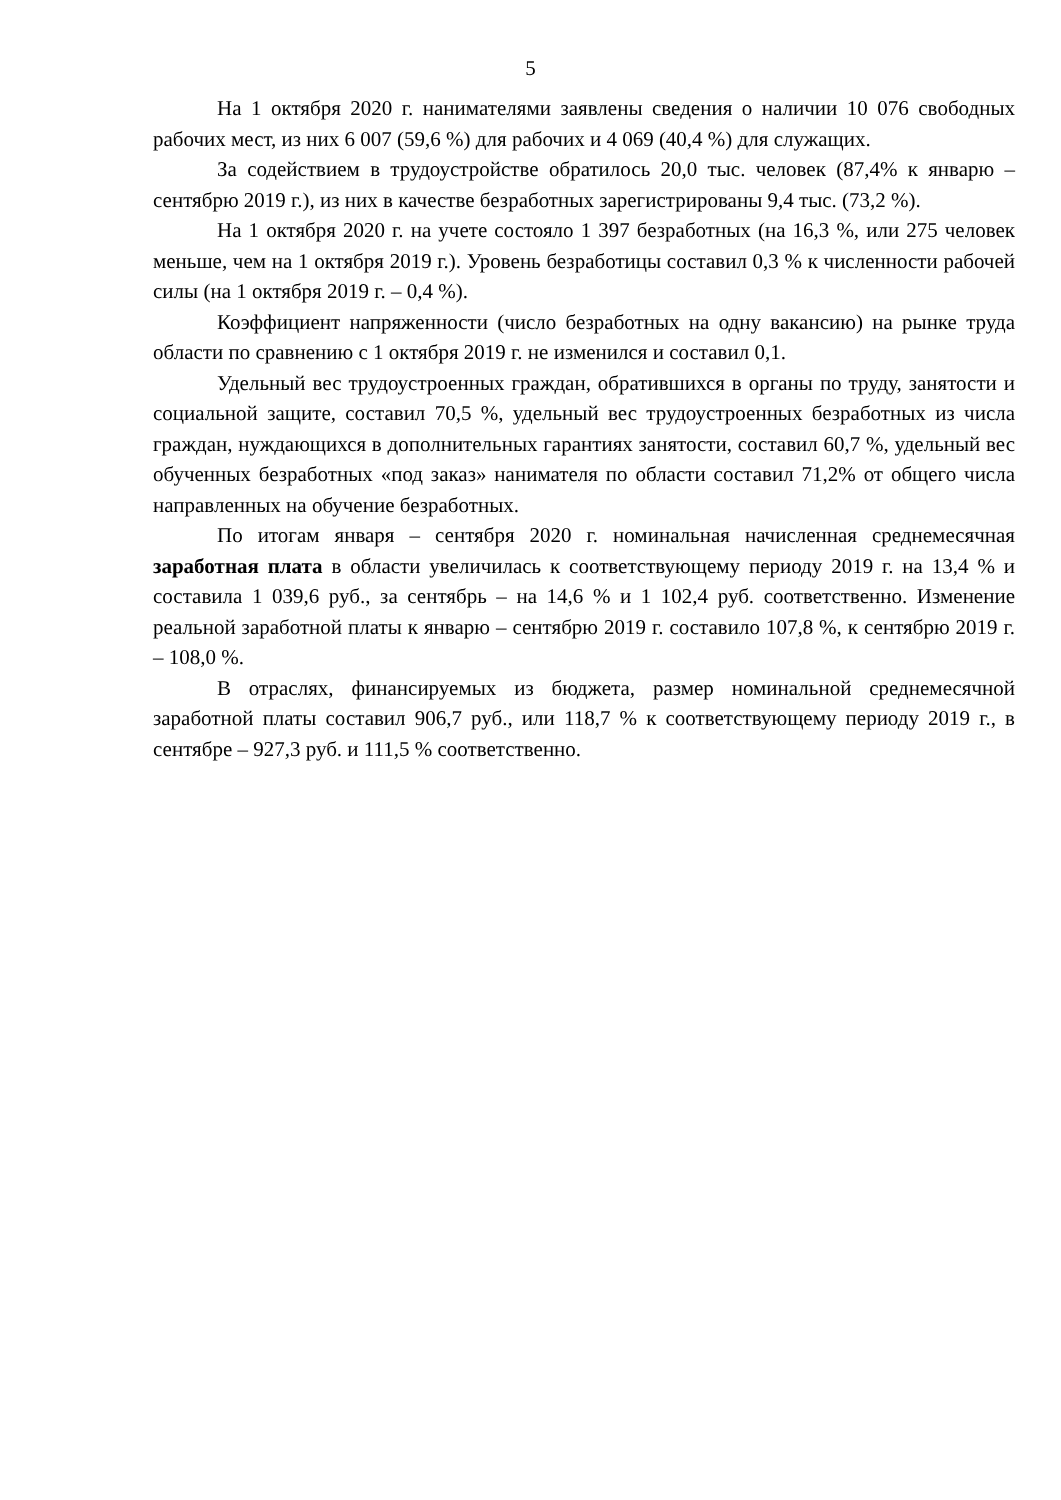5
На 1 октября 2020 г. нанимателями заявлены сведения о наличии 10 076 свободных рабочих мест, из них 6 007 (59,6 %) для рабочих и 4 069 (40,4 %) для служащих.
За содействием в трудоустройстве обратилось 20,0 тыс. человек (87,4% к январю – сентябрю 2019 г.), из них в качестве безработных зарегистрированы 9,4 тыс. (73,2 %).
На 1 октября 2020 г. на учете состояло 1 397 безработных (на 16,3 %, или 275 человек меньше, чем на 1 октября 2019 г.). Уровень безработицы составил 0,3 % к численности рабочей силы (на 1 октября 2019 г. – 0,4 %).
Коэффициент напряженности (число безработных на одну вакансию) на рынке труда области по сравнению с 1 октября 2019 г. не изменился и составил 0,1.
Удельный вес трудоустроенных граждан, обратившихся в органы по труду, занятости и социальной защите, составил 70,5 %, удельный вес трудоустроенных безработных из числа граждан, нуждающихся в дополнительных гарантиях занятости, составил 60,7 %, удельный вес обученных безработных «под заказ» нанимателя по области составил 71,2% от общего числа направленных на обучение безработных.
По итогам января – сентября 2020 г. номинальная начисленная среднемесячная заработная плата в области увеличилась к соответствующему периоду 2019 г. на 13,4 % и составила 1 039,6 руб., за сентябрь – на 14,6 % и 1 102,4 руб. соответственно. Изменение реальной заработной платы к январю – сентябрю 2019 г. составило 107,8 %, к сентябрю 2019 г. – 108,0 %.
В отраслях, финансируемых из бюджета, размер номинальной среднемесячной заработной платы составил 906,7 руб., или 118,7 % к соответствующему периоду 2019 г., в сентябре – 927,3 руб. и 111,5 % соответственно.